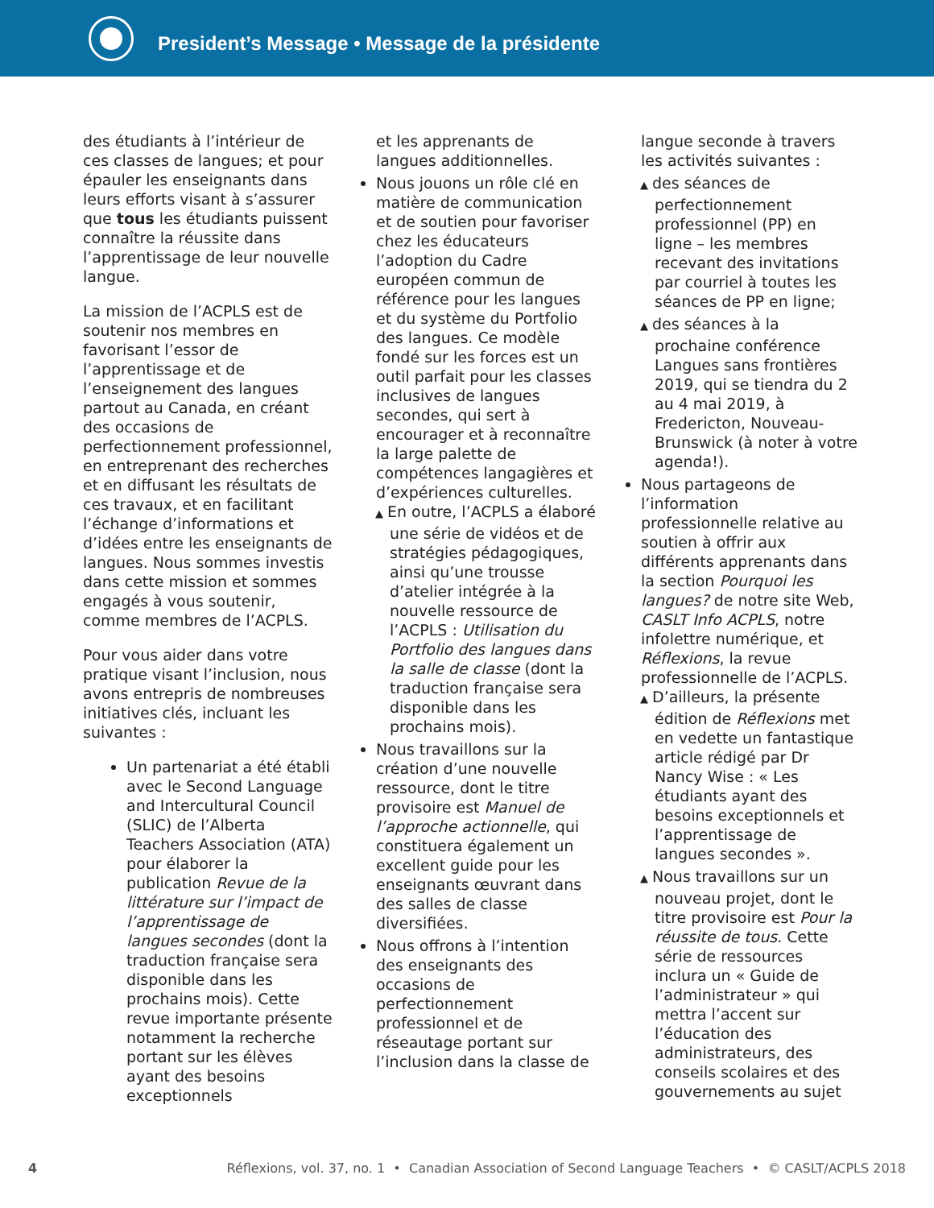President’s Message • Message de la présidente
des étudiants à l’intérieur de ces classes de langues; et pour épauler les enseignants dans leurs efforts visant à s’assurer que tous les étudiants puissent connaître la réussite dans l’apprentissage de leur nouvelle langue.
La mission de l’ACPLS est de soutenir nos membres en favorisant l’essor de l’apprentissage et de l’enseignement des langues partout au Canada, en créant des occasions de perfectionnement professionnel, en entreprenant des recherches et en diffusant les résultats de ces travaux, et en facilitant l’échange d’informations et d’idées entre les enseignants de langues. Nous sommes investis dans cette mission et sommes engagés à vous soutenir, comme membres de l’ACPLS.
Pour vous aider dans votre pratique visant l’inclusion, nous avons entrepris de nombreuses initiatives clés, incluant les suivantes :
Un partenariat a été établi avec le Second Language and Intercultural Council (SLIC) de l’Alberta Teachers Association (ATA) pour élaborer la publication Revue de la littérature sur l’impact de l’apprentissage de langues secondes (dont la traduction française sera disponible dans les prochains mois). Cette revue importante présente notamment la recherche portant sur les élèves ayant des besoins exceptionnels
et les apprenants de langues additionnelles.
Nous jouons un rôle clé en matière de communication et de soutien pour favoriser chez les éducateurs l’adoption du Cadre européen commun de référence pour les langues et du système du Portfolio des langues. Ce modèle fondé sur les forces est un outil parfait pour les classes inclusives de langues secondes, qui sert à encourager et à reconnaître la large palette de compétences langagières et d’expériences culturelles.
▲ En outre, l’ACPLS a élaboré une série de vidéos et de stratégies pédagogiques, ainsi qu’une trousse d’atelier intégrée à la nouvelle ressource de l’ACPLS : Utilisation du Portfolio des langues dans la salle de classe (dont la traduction française sera disponible dans les prochains mois).
Nous travaillons sur la création d’une nouvelle ressource, dont le titre provisoire est Manuel de l’approche actionnelle, qui constituera également un excellent guide pour les enseignants œuvrant dans des salles de classe diversifiées.
Nous offrons à l’intention des enseignants des occasions de perfectionnement professionnel et de réseautage portant sur l’inclusion dans la classe de
langue seconde à travers les activités suivantes :
▲ des séances de perfectionnement professionnel (PP) en ligne – les membres recevant des invitations par courriel à toutes les séances de PP en ligne;
▲ des séances à la prochaine conférence Langues sans frontières 2019, qui se tiendra du 2 au 4 mai 2019, à Fredericton, Nouveau-Brunswick (à noter à votre agenda!).
Nous partageons de l’information professionnelle relative au soutien à offrir aux différents apprenants dans la section Pourquoi les langues? de notre site Web, CASLT Info ACPLS, notre infolettre numérique, et Réflexions, la revue professionnelle de l’ACPLS.
▲ D’ailleurs, la présente édition de Réflexions met en vedette un fantastique article rédigé par Dr Nancy Wise : « Les étudiants ayant des besoins exceptionnels et l’apprentissage de langues secondes ».
▲ Nous travaillons sur un nouveau projet, dont le titre provisoire est Pour la réussite de tous. Cette série de ressources inclura un « Guide de l’administrateur » qui mettra l’accent sur l’éducation des administrateurs, des conseils scolaires et des gouvernements au sujet
4 Réflexions, vol. 37, no. 1 • Canadian Association of Second Language Teachers • © CASLT/ACPLS 2018